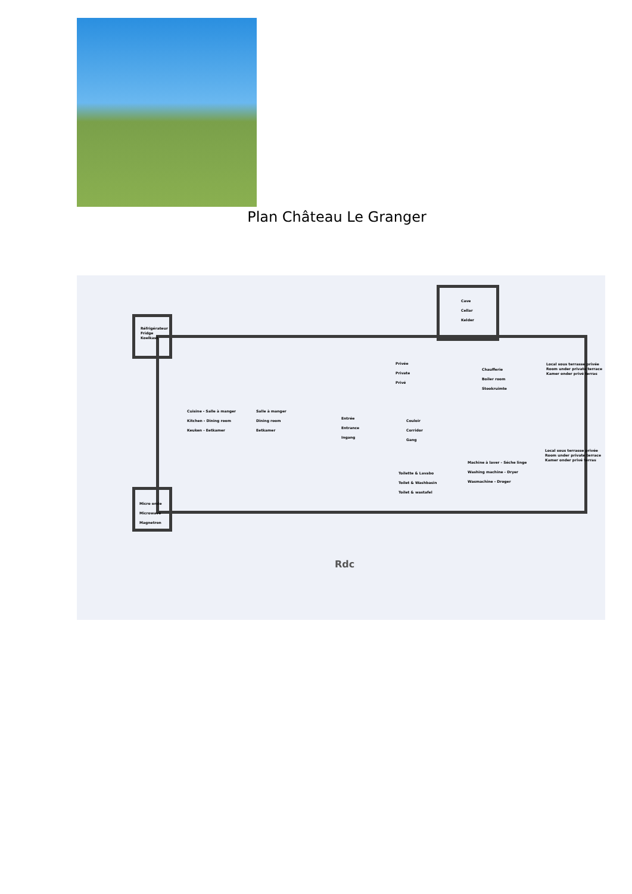Plan Château Le Granger
Réfrigérateur
Fridge
Koelkast
Cave
Cellar
Kelder
Privée
Private
Privé
Chaufferie
Boiler room
Stookruimte
Local sous terrasse privée
Room under private terrace
Kamer onder privé terras
Cuisine - Salle à manger
Kitchen - Dining room
Keuken - Eetkamer
Salle à manger
Dining room
Eetkamer
Entrée
Entrance
Ingang
Couloir
Corridor
Gang
Machine à laver - Séche linge
Washing machine - Dryer
Wasmachine - Droger
Local sous terrasse privée
Room under private terrace
Kamer onder privé terras
Toilette & Lavabo
Toilet & Washbasin
Toilet & wastafel
Micro onde
Microwave
Magnetron
Rdc